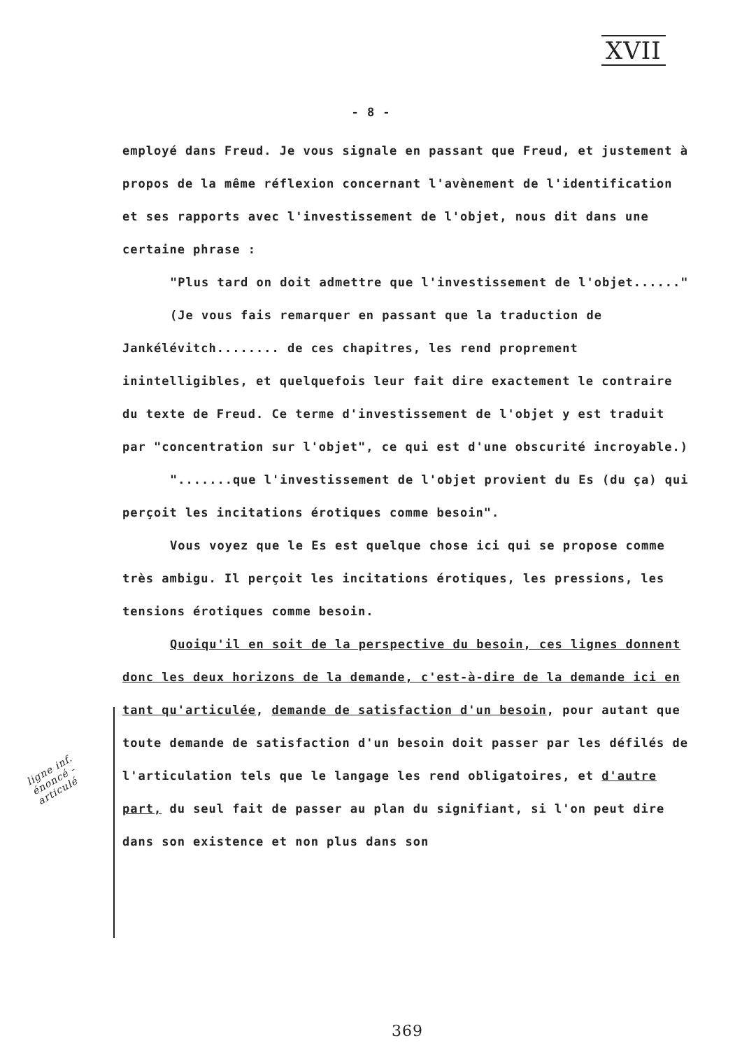XVII
- 8 -
employé dans Freud. Je vous signale en passant que Freud, et justement à propos de la même réflexion concernant l'avènement de l'identification et ses rapports avec l'investissement de l'objet, nous dit dans une certaine phrase :
"Plus tard on doit admettre que l'investissement de l'objet......"
(Je vous fais remarquer en passant que la traduction de Jankélévitch........ de ces chapitres, les rend proprement inintelligibles, et quelquefois leur fait dire exactement le contraire du texte de Freud. Ce terme d'investissement de l'objet y est traduit par "concentration sur l'objet", ce qui est d'une obscurité incroyable.)
".......que l'investissement de l'objet provient du Es (du ça) qui perçoit les incitations érotiques comme besoin".
Vous voyez que le Es est quelque chose ici qui se propose comme très ambigu. Il perçoit les incitations érotiques, les pressions, les tensions érotiques comme besoin.
Quoiqu'il en soit de la perspective du besoin, ces lignes donnent donc les deux horizons de la demande, c'est-à-dire de la demande ici en tant qu'articulée, demande de satisfaction d'un besoin, pour autant que toute demande de satisfaction d'un besoin doit passer par les défilés de l'articulation tels que le langage les rend obligatoires, et d'autre part, du seul fait de passer au plan du signifiant, si l'on peut dire dans son existence et non plus dans son
ligne inf. énoncé - articulé
369